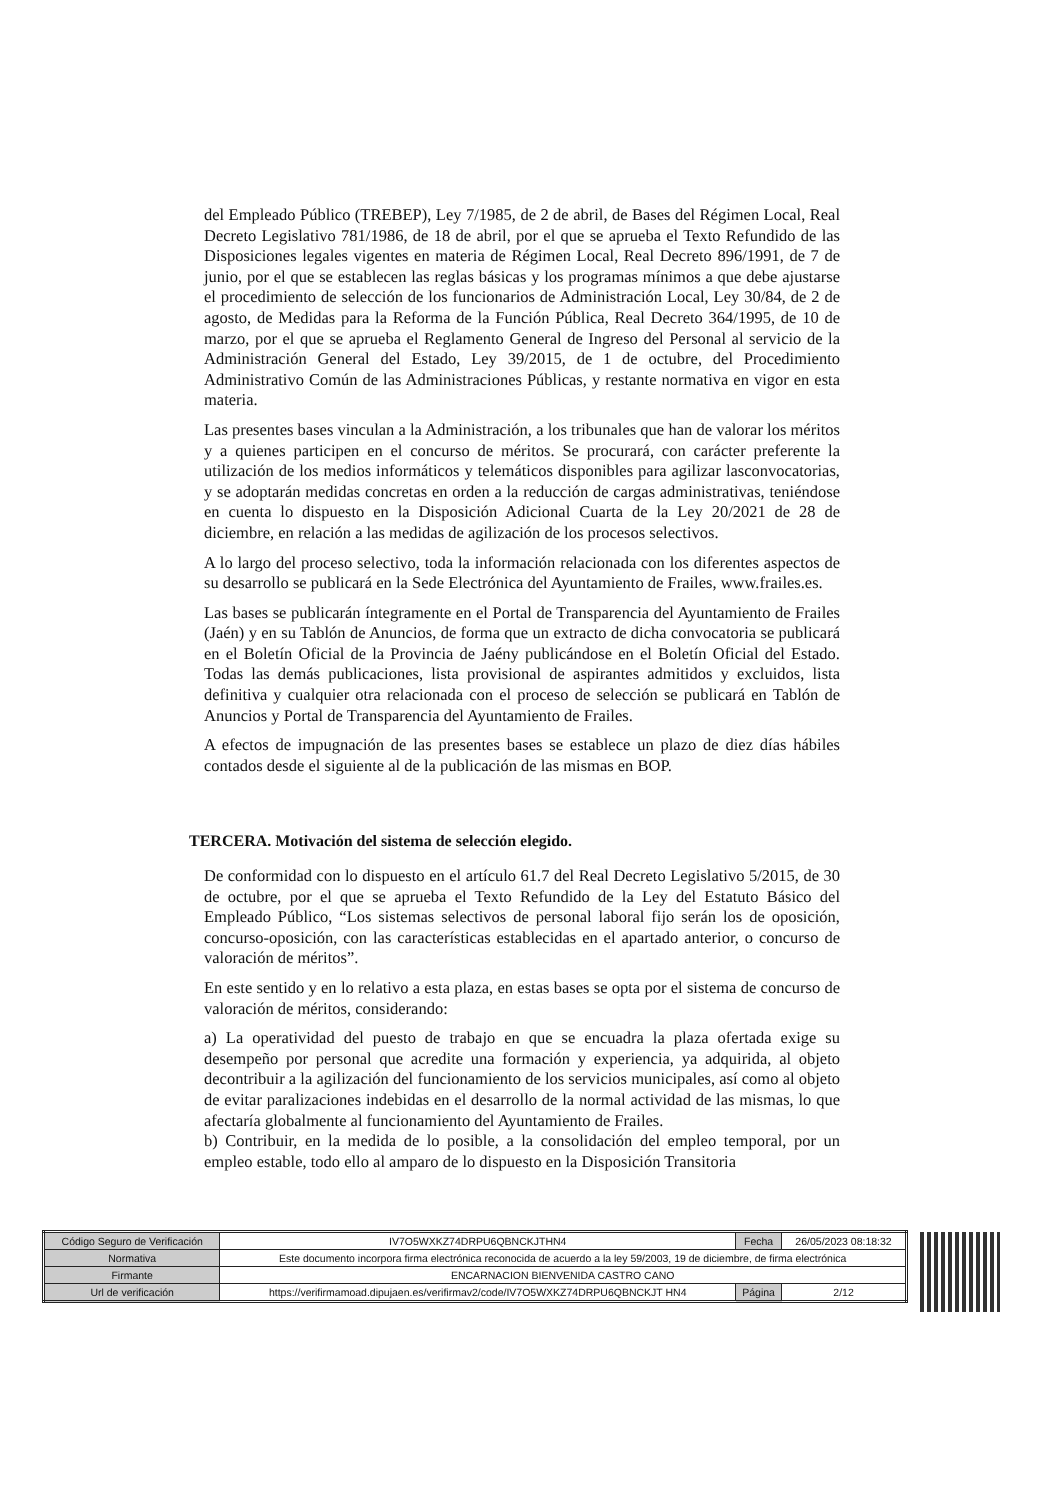del Empleado Público (TREBEP), Ley 7/1985, de 2 de abril, de Bases del Régimen Local, Real Decreto Legislativo 781/1986, de 18 de abril, por el que se aprueba el Texto Refundido de las Disposiciones legales vigentes en materia de Régimen Local, Real Decreto 896/1991, de 7 de junio, por el que se establecen las reglas básicas y los programas mínimos a que debe ajustarse el procedimiento de selección de los funcionarios de Administración Local, Ley 30/84, de 2 de agosto, de Medidas para la Reforma de la Función Pública, Real Decreto 364/1995, de 10 de marzo, por el que se aprueba el Reglamento General de Ingreso del Personal al servicio de la Administración General del Estado, Ley 39/2015, de 1 de octubre, del Procedimiento Administrativo Común de las Administraciones Públicas, y restante normativa en vigor en esta materia.
Las presentes bases vinculan a la Administración, a los tribunales que han de valorar los méritos y a quienes participen en el concurso de méritos. Se procurará, con carácter preferente la utilización de los medios informáticos y telemáticos disponibles para agilizar lasconvocatorias, y se adoptarán medidas concretas en orden a la reducción de cargas administrativas, teniéndose en cuenta lo dispuesto en la Disposición Adicional Cuarta de la Ley 20/2021 de 28 de diciembre, en relación a las medidas de agilización de los procesos selectivos.
A lo largo del proceso selectivo, toda la información relacionada con los diferentes aspectos de su desarrollo se publicará en la Sede Electrónica del Ayuntamiento de Frailes, www.frailes.es.
Las bases se publicarán íntegramente en el Portal de Transparencia del Ayuntamiento de Frailes (Jaén) y en su Tablón de Anuncios, de forma que un extracto de dicha convocatoria se publicará en el Boletín Oficial de la Provincia de Jaény publicándose en el Boletín Oficial del Estado. Todas las demás publicaciones, lista provisional de aspirantes admitidos y excluidos, lista definitiva y cualquier otra relacionada con el proceso de selección se publicará en Tablón de Anuncios y Portal de Transparencia del Ayuntamiento de Frailes.
A efectos de impugnación de las presentes bases se establece un plazo de diez días hábiles contados desde el siguiente al de la publicación de las mismas en BOP.
TERCERA. Motivación del sistema de selección elegido.
De conformidad con lo dispuesto en el artículo 61.7 del Real Decreto Legislativo 5/2015, de 30 de octubre, por el que se aprueba el Texto Refundido de la Ley del Estatuto Básico del Empleado Público, “Los sistemas selectivos de personal laboral fijo serán los de oposición, concurso-oposición, con las características establecidas en el apartado anterior, o concurso de valoración de méritos”.
En este sentido y en lo relativo a esta plaza, en estas bases se opta por el sistema de concurso de valoración de méritos, considerando:
a) La operatividad del puesto de trabajo en que se encuadra la plaza ofertada exige su desempeño por personal que acredite una formación y experiencia, ya adquirida, al objeto decontribuir a la agilización del funcionamiento de los servicios municipales, así como al objeto de evitar paralizaciones indebidas en el desarrollo de la normal actividad de las mismas, lo que afectaría globalmente al funcionamiento del Ayuntamiento de Frailes.
b) Contribuir, en la medida de lo posible, a la consolidación del empleo temporal, por un empleo estable, todo ello al amparo de lo dispuesto en la Disposición Transitoria
| Código Seguro de Verificación | IV7O5WXKZ74DRPU6QBNCKJTHN4 | Fecha | 26/05/2023 08:18:32 |
| Normativa | Este documento incorpora firma electrónica reconocida de acuerdo a la ley 59/2003, 19 de diciembre, de firma electrónica | | |
| Firmante | ENCARNACION BIENVENIDA CASTRO CANO | | |
| Url de verificación | https://verifirmamoad.dipujaen.es/verifirmav2/code/IV7O5WXKZ74DRPU6QBNCKJT HN4 | Página | 2/12 |